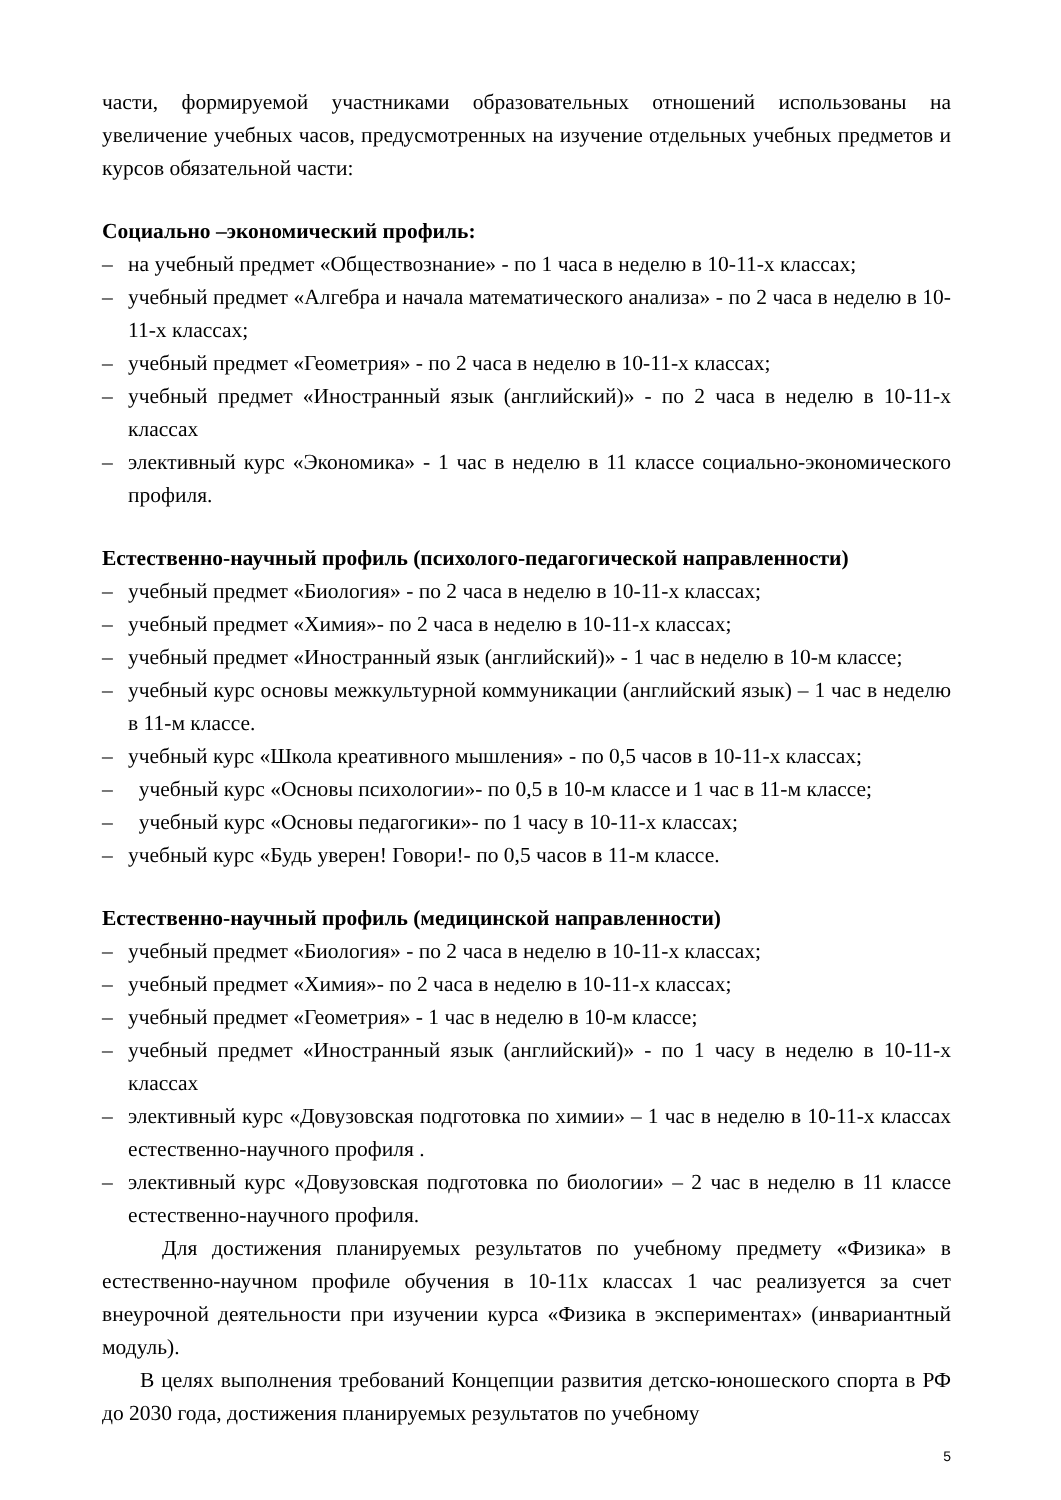части, формируемой участниками образовательных отношений использованы на увеличение учебных часов, предусмотренных на изучение отдельных учебных предметов и курсов обязательной части:
Социально –экономический профиль:
– на учебный предмет «Обществознание» - по 1 часа в неделю в 10-11-х классах;
– учебный предмет «Алгебра и начала математического анализа» - по 2 часа в неделю в 10-11-х классах;
– учебный предмет «Геометрия» - по 2 часа в неделю в 10-11-х классах;
– учебный предмет «Иностранный язык (английский)» - по 2 часа в неделю в 10-11-х классах
– элективный курс «Экономика» - 1 час в неделю в 11 классе социально-экономического профиля.
Естественно-научный профиль (психолого-педагогической направленности)
– учебный предмет «Биология» - по 2 часа в неделю в 10-11-х классах;
– учебный предмет «Химия»- по 2 часа в неделю в 10-11-х классах;
– учебный предмет «Иностранный язык (английский)» - 1 час в неделю в 10-м классе;
– учебный курс основы межкультурной коммуникации (английский язык) – 1 час в неделю в 11-м классе.
– учебный курс «Школа креативного мышления» - по 0,5 часов в 10-11-х классах;
– учебный курс «Основы психологии»- по 0,5 в 10-м классе и 1 час в 11-м классе;
– учебный курс «Основы педагогики»- по 1 часу в 10-11-х классах;
– учебный курс «Будь уверен! Говори!- по 0,5 часов в 11-м классе.
Естественно-научный профиль (медицинской направленности)
– учебный предмет «Биология» - по 2 часа в неделю в 10-11-х классах;
– учебный предмет «Химия»- по 2 часа в неделю в 10-11-х классах;
– учебный предмет «Геометрия» - 1 час в неделю в 10-м классе;
– учебный предмет «Иностранный язык (английский)» - по 1 часу в неделю в 10-11-х классах
– элективный курс «Довузовская подготовка по химии» – 1 час в неделю в 10-11-х классах естественно-научного профиля .
– элективный курс «Довузовская подготовка по биологии» – 2 час в неделю в 11 классе естественно-научного профиля.
Для достижения планируемых результатов по учебному предмету «Физика» в естественно-научном профиле обучения в 10-11х классах 1 час реализуется за счет внеурочной деятельности при изучении курса «Физика в экспериментах» (инвариантный модуль).
В целях выполнения требований Концепции развития детско-юношеского спорта в РФ до 2030 года, достижения планируемых результатов по учебному
5